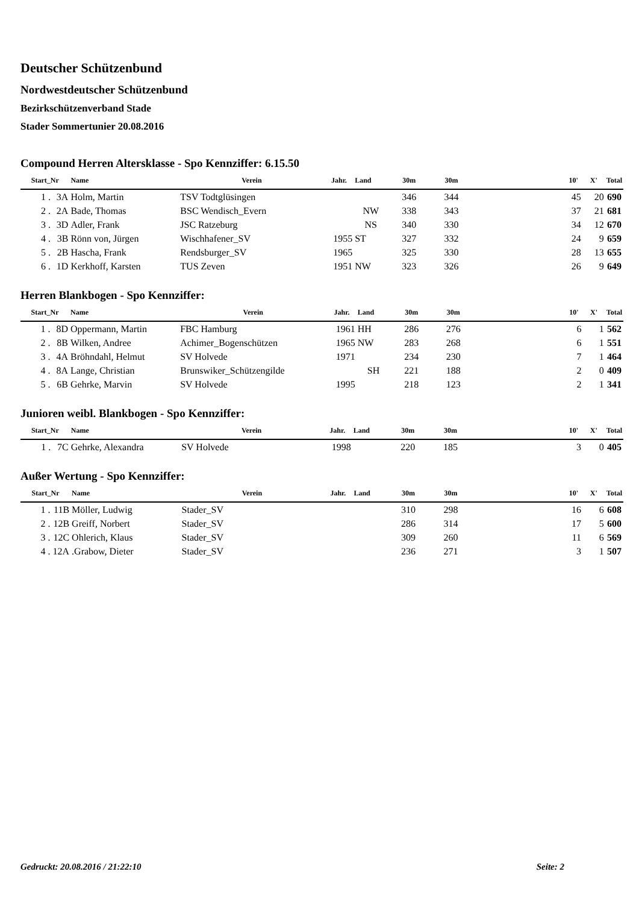Deutscher Schützenbund
Nordwestdeutscher Schützenbund
Bezirkschützenverband Stade
Stader Sommertunier 20.08.2016
Compound Herren Altersklasse - Spo Kennziffer: 6.15.50
| Start_Nr | | Name | Verein | Jahr. | Land | 30m | 30m | | 10' | X' | Total |
| --- | --- | --- | --- | --- | --- | --- | --- | --- | --- | --- | --- |
| 1 . | 3A | Holm, Martin | TSV Todtglüsingen | | | 346 | 344 | | 45 | 20 | 690 |
| 2 . | 2A | Bade, Thomas | BSC Wendisch_Evern | | NW | 338 | 343 | | 37 | 21 | 681 |
| 3 . | 3D | Adler, Frank | JSC Ratzeburg | | NS | 340 | 330 | | 34 | 12 | 670 |
| 4 . | 3B | Rönn von, Jürgen | Wischhafener_SV | 1955 | ST | 327 | 332 | | 24 | 9 | 659 |
| 5 . | 2B | Hascha, Frank | Rendsburger_SV | 1965 | | 325 | 330 | | 28 | 13 | 655 |
| 6 . | 1D | Kerkhoff, Karsten | TUS Zeven | 1951 | NW | 323 | 326 | | 26 | 9 | 649 |
Herren Blankbogen - Spo Kennziffer:
| Start_Nr | | Name | Verein | Jahr. | Land | 30m | 30m | | 10' | X' | Total |
| --- | --- | --- | --- | --- | --- | --- | --- | --- | --- | --- | --- |
| 1 . | 8D | Oppermann, Martin | FBC Hamburg | 1961 | HH | 286 | 276 | | 6 | 1 | 562 |
| 2 . | 8B | Wilken, Andree | Achimer_Bogenschützen | 1965 | NW | 283 | 268 | | 6 | 1 | 551 |
| 3 . | 4A | Bröhndahl, Helmut | SV Holvede | 1971 | | 234 | 230 | | 7 | 1 | 464 |
| 4 . | 8A | Lange, Christian | Brunswiker_Schützengilde | | SH | 221 | 188 | | 2 | 0 | 409 |
| 5 . | 6B | Gehrke, Marvin | SV Holvede | 1995 | | 218 | 123 | | 2 | 1 | 341 |
Junioren weibl. Blankbogen - Spo Kennziffer:
| Start_Nr | | Name | Verein | Jahr. | Land | 30m | 30m | | 10' | X' | Total |
| --- | --- | --- | --- | --- | --- | --- | --- | --- | --- | --- | --- |
| 1 . | 7C | Gehrke, Alexandra | SV Holvede | 1998 | | 220 | 185 | | 3 | 0 | 405 |
Außer Wertung - Spo Kennziffer:
| Start_Nr | | Name | Verein | Jahr. | Land | 30m | 30m | | 10' | X' | Total |
| --- | --- | --- | --- | --- | --- | --- | --- | --- | --- | --- | --- |
| 1 . | 11B | Möller, Ludwig | Stader_SV | | | 310 | 298 | | 16 | 6 | 608 |
| 2 . | 12B | Greiff, Norbert | Stader_SV | | | 286 | 314 | | 17 | 5 | 600 |
| 3 . | 12C | Ohlerich, Klaus | Stader_SV | | | 309 | 260 | | 11 | 6 | 569 |
| 4 . | 12A | .Grabow, Dieter | Stader_SV | | | 236 | 271 | | 3 | 1 | 507 |
Gedruckt: 20.08.2016 / 21:22:10 Seite: 2